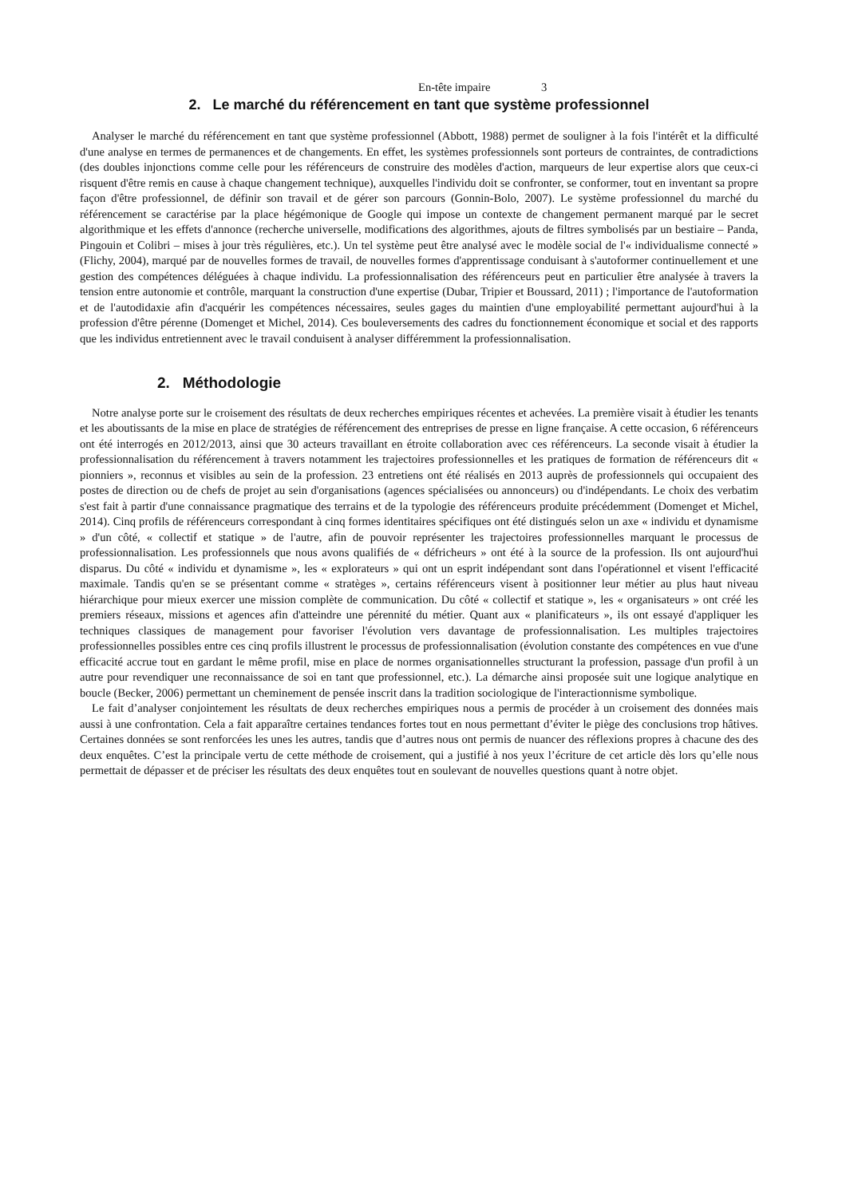En-tête impaire 3
2. Le marché du référencement en tant que système professionnel
Analyser le marché du référencement en tant que système professionnel (Abbott, 1988) permet de souligner à la fois l'intérêt et la difficulté d'une analyse en termes de permanences et de changements. En effet, les systèmes professionnels sont porteurs de contraintes, de contradictions (des doubles injonctions comme celle pour les référenceurs de construire des modèles d'action, marqueurs de leur expertise alors que ceux-ci risquent d'être remis en cause à chaque changement technique), auxquelles l'individu doit se confronter, se conformer, tout en inventant sa propre façon d'être professionnel, de définir son travail et de gérer son parcours (Gonnin-Bolo, 2007). Le système professionnel du marché du référencement se caractérise par la place hégémonique de Google qui impose un contexte de changement permanent marqué par le secret algorithmique et les effets d'annonce (recherche universelle, modifications des algorithmes, ajouts de filtres symbolisés par un bestiaire – Panda, Pingouin et Colibri – mises à jour très régulières, etc.). Un tel système peut être analysé avec le modèle social de l'« individualisme connecté » (Flichy, 2004), marqué par de nouvelles formes de travail, de nouvelles formes d'apprentissage conduisant à s'autoformer continuellement et une gestion des compétences déléguées à chaque individu. La professionnalisation des référenceurs peut en particulier être analysée à travers la tension entre autonomie et contrôle, marquant la construction d'une expertise (Dubar, Tripier et Boussard, 2011) ; l'importance de l'autoformation et de l'autodidaxie afin d'acquérir les compétences nécessaires, seules gages du maintien d'une employabilité permettant aujourd'hui à la profession d'être pérenne (Domenget et Michel, 2014). Ces bouleversements des cadres du fonctionnement économique et social et des rapports que les individus entretiennent avec le travail conduisent à analyser différemment la professionnalisation.
2. Méthodologie
Notre analyse porte sur le croisement des résultats de deux recherches empiriques récentes et achevées. La première visait à étudier les tenants et les aboutissants de la mise en place de stratégies de référencement des entreprises de presse en ligne française. A cette occasion, 6 référenceurs ont été interrogés en 2012/2013, ainsi que 30 acteurs travaillant en étroite collaboration avec ces référenceurs. La seconde visait à étudier la professionnalisation du référencement à travers notamment les trajectoires professionnelles et les pratiques de formation de référenceurs dit « pionniers », reconnus et visibles au sein de la profession. 23 entretiens ont été réalisés en 2013 auprès de professionnels qui occupaient des postes de direction ou de chefs de projet au sein d'organisations (agences spécialisées ou annonceurs) ou d'indépendants. Le choix des verbatim s'est fait à partir d'une connaissance pragmatique des terrains et de la typologie des référenceurs produite précédemment (Domenget et Michel, 2014). Cinq profils de référenceurs correspondant à cinq formes identitaires spécifiques ont été distingués selon un axe « individu et dynamisme » d'un côté, « collectif et statique » de l'autre, afin de pouvoir représenter les trajectoires professionnelles marquant le processus de professionnalisation. Les professionnels que nous avons qualifiés de « défricheurs » ont été à la source de la profession. Ils ont aujourd'hui disparus. Du côté « individu et dynamisme », les « explorateurs » qui ont un esprit indépendant sont dans l'opérationnel et visent l'efficacité maximale. Tandis qu'en se se présentant comme « stratèges », certains référenceurs visent à positionner leur métier au plus haut niveau hiérarchique pour mieux exercer une mission complète de communication. Du côté « collectif et statique », les « organisateurs » ont créé les premiers réseaux, missions et agences afin d'atteindre une pérennité du métier. Quant aux « planificateurs », ils ont essayé d'appliquer les techniques classiques de management pour favoriser l'évolution vers davantage de professionnalisation. Les multiples trajectoires professionnelles possibles entre ces cinq profils illustrent le processus de professionnalisation (évolution constante des compétences en vue d'une efficacité accrue tout en gardant le même profil, mise en place de normes organisationnelles structurant la profession, passage d'un profil à un autre pour revendiquer une reconnaissance de soi en tant que professionnel, etc.). La démarche ainsi proposée suit une logique analytique en boucle (Becker, 2006) permettant un cheminement de pensée inscrit dans la tradition sociologique de l'interactionnisme symbolique.
Le fait d’analyser conjointement les résultats de deux recherches empiriques nous a permis de procéder à un croisement des données mais aussi à une confrontation. Cela a fait apparaître certaines tendances fortes tout en nous permettant d’éviter le piège des conclusions trop hâtives. Certaines données se sont renforcées les unes les autres, tandis que d’autres nous ont permis de nuancer des réflexions propres à chacune des des deux enquêtes. C’est la principale vertu de cette méthode de croisement, qui a justifié à nos yeux l’écriture de cet article dès lors qu’elle nous permettait de dépasser et de préciser les résultats des deux enquêtes tout en soulevant de nouvelles questions quant à notre objet.